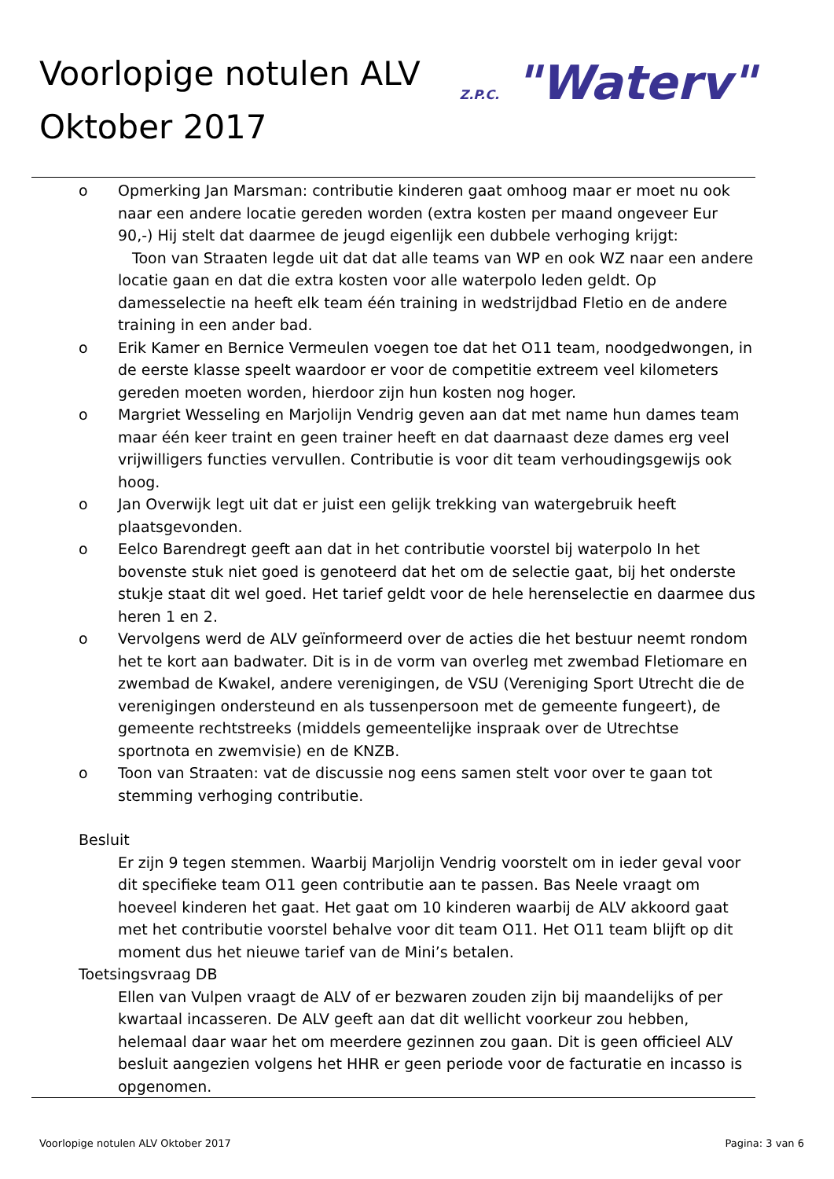Voorlopige notulen ALV
Oktober 2017
Z.P.C. "Waterv"
o Opmerking Jan Marsman: contributie kinderen gaat omhoog maar er moet nu ook naar een andere locatie gereden worden (extra kosten per maand ongeveer Eur 90,-) Hij stelt dat daarmee de jeugd eigenlijk een dubbele verhoging krijgt:
Toon van Straaten legde uit dat dat alle teams van WP en ook WZ naar een andere locatie gaan en dat die extra kosten voor alle waterpolo leden geldt. Op damesselectie na heeft elk team één training in wedstrijdbad Fletio en de andere training in een ander bad.
o Erik Kamer en Bernice Vermeulen voegen toe dat het O11 team, noodgedwongen, in de eerste klasse speelt waardoor er voor de competitie extreem veel kilometers gereden moeten worden, hierdoor zijn hun kosten nog hoger.
o Margriet Wesseling en Marjolijn Vendrig geven aan dat met name hun dames team maar één keer traint en geen trainer heeft en dat daarnaast deze dames erg veel vrijwilligers functies vervullen. Contributie is voor dit team verhoudingsgewijs ook hoog.
o Jan Overwijk legt uit dat er juist een gelijk trekking van watergebruik heeft plaatsgevonden.
o Eelco Barendregt geeft aan dat in het contributie voorstel bij waterpolo In het bovenste stuk niet goed is genoteerd dat het om de selectie gaat, bij het onderste stukje staat dit wel goed. Het tarief geldt voor de hele herenselectie en daarmee dus heren 1 en 2.
o Vervolgens werd de ALV geïnformeerd over de acties die het bestuur neemt rondom het te kort aan badwater. Dit is in de vorm van overleg met zwembad Fletiomare en zwembad de Kwakel, andere verenigingen, de VSU (Vereniging Sport Utrecht die de verenigingen ondersteund en als tussenpersoon met de gemeente fungeert), de gemeente rechtstreeks (middels gemeentelijke inspraak over de Utrechtse sportnota en zwemvisie) en de KNZB.
o Toon van Straaten: vat de discussie nog eens samen stelt voor over te gaan tot stemming verhoging contributie.
Besluit
Er zijn 9 tegen stemmen. Waarbij Marjolijn Vendrig voorstelt om in ieder geval voor dit specifieke team O11 geen contributie aan te passen. Bas Neele vraagt om hoeveel kinderen het gaat. Het gaat om 10 kinderen waarbij de ALV akkoord gaat met het contributie voorstel behalve voor dit team O11. Het O11 team blijft op dit moment dus het nieuwe tarief van de Mini’s betalen.
Toetsingsvraag DB
Ellen van Vulpen vraagt de ALV of er bezwaren zouden zijn bij maandelijks of per kwartaal incasseren. De ALV geeft aan dat dit wellicht voorkeur zou hebben, helemaal daar waar het om meerdere gezinnen zou gaan. Dit is geen officieel ALV besluit aangezien volgens het HHR er geen periode voor de facturatie en incasso is opgenomen.
Voorlopige notulen ALV Oktober 2017 Pagina: 3 van 6